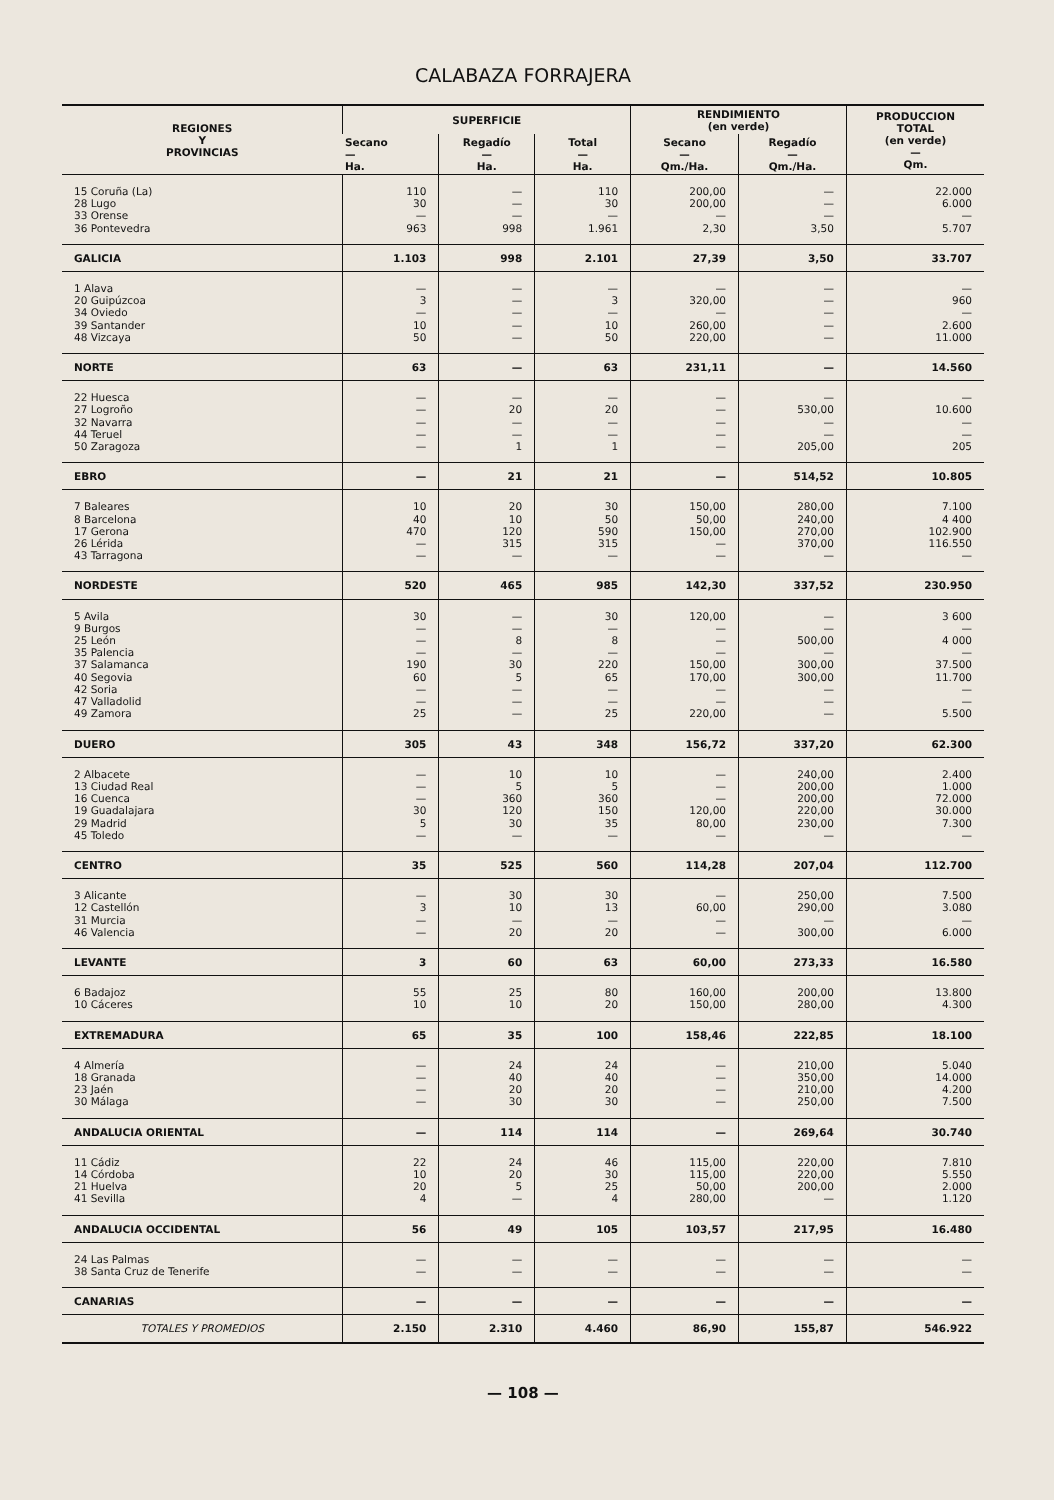CALABAZA FORRAJERA
| REGIONES Y PROVINCIAS | SUPERFICIE | | | RENDIMIENTO (en verde) | | PRODUCCION TOTAL (en verde) — Qm. |
| --- | --- | --- | --- | --- | --- | --- |
| | Secano — Ha. | Regadío — Ha. | Total — Ha. | Secano — Qm./Ha. | Regadío — Qm./Ha. | |
| 15 Coruña (La) 28 Lugo 33 Orense 36 Pontevedra | 110 30 — 963 | — — — 998 | 110 30 — 1.961 | 200,00 200,00 — 2,30 | — — — 3,50 | 22.000 6.000 — 5.707 |
| GALICIA | 1.103 | 998 | 2.101 | 27,39 | 3,50 | 33.707 |
| 1 Alava 20 Guipúzcoa 34 Oviedo 39 Santander 48 Vizcaya | — 3 — 10 50 | — — — — — | — 3 — 10 50 | — 320,00 — 260,00 220,00 | — — — — — | — 960 — 2.600 11.000 |
| NORTE | 63 | — | 63 | 231,11 | — | 14.560 |
| 22 Huesca 27 Logroño 32 Navarra 44 Teruel 50 Zaragoza | — — — — — | — 20 — — 1 | — 20 — — 1 | — — — — — | — 530,00 — — 205,00 | — 10.600 — — 205 |
| EBRO | — | 21 | 21 | — | 514,52 | 10.805 |
| 7 Baleares 8 Barcelona 17 Gerona 26 Lérida 43 Tarragona | 10 40 470 — — | 20 10 120 315 — | 30 50 590 315 — | 150,00 50,00 150,00 — — | 280,00 240,00 270,00 370,00 — | 7.100 4 400 102.900 116.550 — |
| NORDESTE | 520 | 465 | 985 | 142,30 | 337,52 | 230.950 |
| 5 Avila 9 Burgos 25 León 35 Palencia 37 Salamanca 40 Segovia 42 Soria 47 Valladolid 49 Zamora | 30 — — — 190 60 — — 25 | — — 8 — 30 5 — — — | 30 — 8 — 220 65 — — 25 | 120,00 — — — 150,00 170,00 — — 220,00 | — — 500,00 — 300,00 300,00 — — — | 3 600 — 4 000 — 37.500 11.700 — — 5.500 |
| DUERO | 305 | 43 | 348 | 156,72 | 337,20 | 62.300 |
| 2 Albacete 13 Ciudad Real 16 Cuenca 19 Guadalajara 29 Madrid 45 Toledo | — — — 30 5 — | 10 5 360 120 30 — | 10 5 360 150 35 — | — — — 120,00 80,00 — | 240,00 200,00 200,00 220,00 230,00 — | 2.400 1.000 72.000 30.000 7.300 — |
| CENTRO | 35 | 525 | 560 | 114,28 | 207,04 | 112.700 |
| 3 Alicante 12 Castellón 31 Murcia 46 Valencia | — 3 — — | 30 10 — 20 | 30 13 — 20 | — 60,00 — — | 250,00 290,00 — 300,00 | 7.500 3.080 — 6.000 |
| LEVANTE | 3 | 60 | 63 | 60,00 | 273,33 | 16.580 |
| 6 Badajoz 10 Cáceres | 55 10 | 25 10 | 80 20 | 160,00 150,00 | 200,00 280,00 | 13.800 4.300 |
| EXTREMADURA | 65 | 35 | 100 | 158,46 | 222,85 | 18.100 |
| 4 Almería 18 Granada 23 Jaén 30 Málaga | — — — — | 24 40 20 30 | 24 40 20 30 | — — — — | 210,00 350,00 210,00 250,00 | 5.040 14.000 4.200 7.500 |
| ANDALUCIA ORIENTAL | — | 114 | 114 | — | 269,64 | 30.740 |
| 11 Cádiz 14 Córdoba 21 Huelva 41 Sevilla | 22 10 20 4 | 24 20 5 — | 46 30 25 4 | 115,00 115,00 50,00 280,00 | 220,00 220,00 200,00 — | 7.810 5.550 2.000 1.120 |
| ANDALUCIA OCCIDENTAL | 56 | 49 | 105 | 103,57 | 217,95 | 16.480 |
| 24 Las Palmas 38 Santa Cruz de Tenerife | — — | — — | — — | — — | — — | — — |
| CANARIAS | — | — | — | — | — | — |
| TOTALES Y PROMEDIOS | 2.150 | 2.310 | 4.460 | 86,90 | 155,87 | 546.922 |
— 108 —